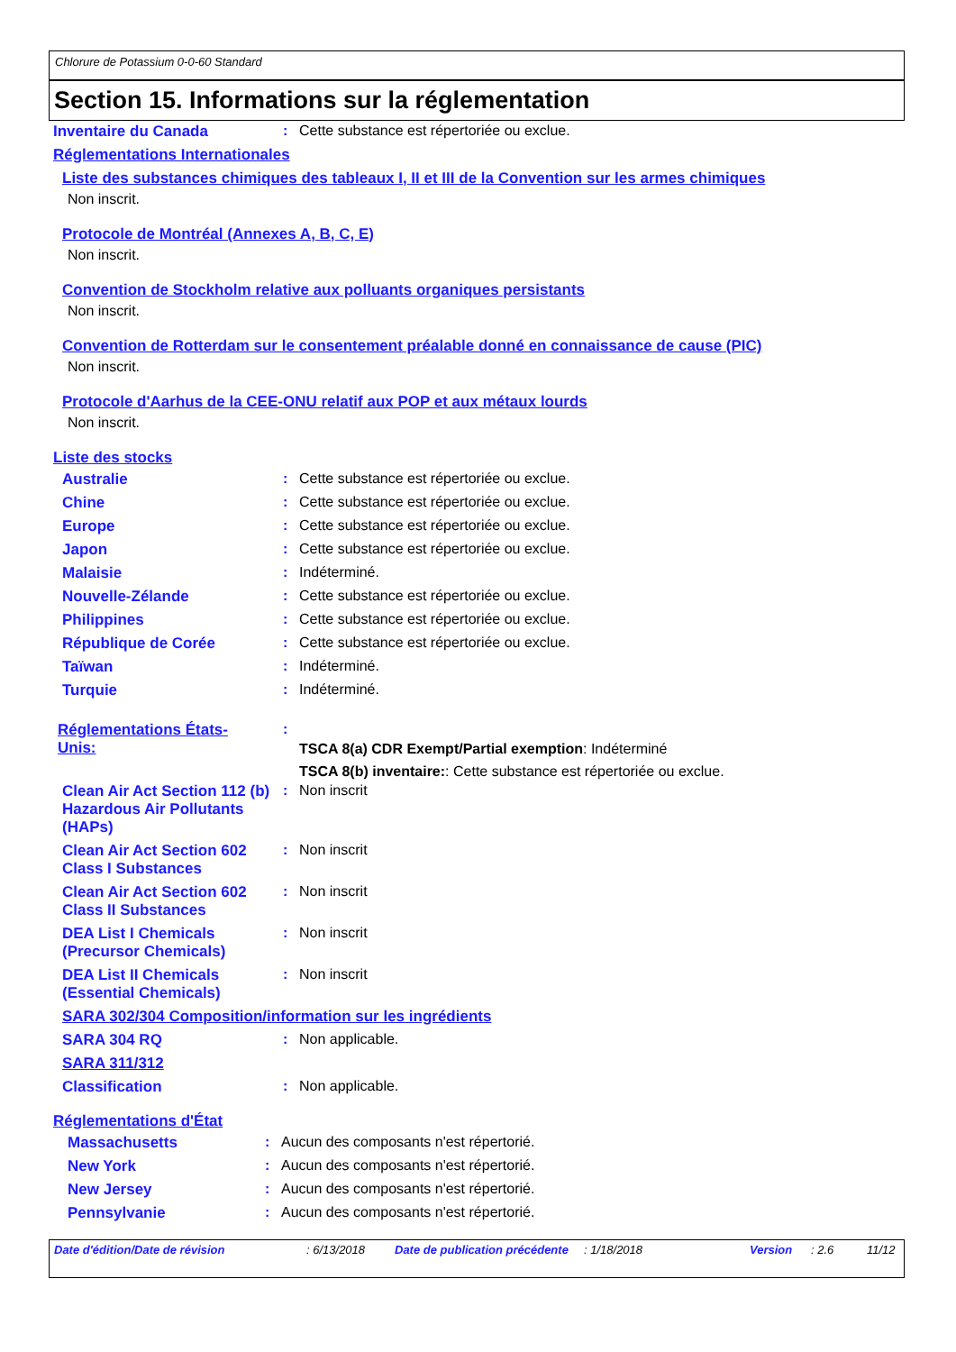Chlorure de Potassium 0-0-60 Standard
Section 15. Informations sur la réglementation
Inventaire du Canada : Cette substance est répertoriée ou exclue.
Réglementations Internationales
Liste des substances chimiques des tableaux I, II et III de la Convention sur les armes chimiques
Non inscrit.
Protocole de Montréal (Annexes A, B, C, E)
Non inscrit.
Convention de Stockholm relative aux polluants organiques persistants
Non inscrit.
Convention de Rotterdam sur le consentement préalable donné en connaissance de cause (PIC)
Non inscrit.
Protocole d'Aarhus de la CEE-ONU relatif aux POP et aux métaux lourds
Non inscrit.
Liste des stocks
Australie : Cette substance est répertoriée ou exclue.
Chine : Cette substance est répertoriée ou exclue.
Europe : Cette substance est répertoriée ou exclue.
Japon : Cette substance est répertoriée ou exclue.
Malaisie : Indéterminé.
Nouvelle-Zélande : Cette substance est répertoriée ou exclue.
Philippines : Cette substance est répertoriée ou exclue.
République de Corée : Cette substance est répertoriée ou exclue.
Taïwan : Indéterminé.
Turquie : Indéterminé.
Réglementations États-Unis:
:
TSCA 8(a) CDR Exempt/Partial exemption: Indéterminé
TSCA 8(b) inventaire:: Cette substance est répertoriée ou exclue.
Clean Air Act Section 112 (b) Hazardous Air Pollutants (HAPs)
: Non inscrit
Clean Air Act Section 602 Class I Substances
: Non inscrit
Clean Air Act Section 602 Class II Substances
: Non inscrit
DEA List I Chemicals (Precursor Chemicals)
: Non inscrit
DEA List II Chemicals (Essential Chemicals)
: Non inscrit
SARA 302/304 Composition/information sur les ingrédients
SARA 304 RQ : Non applicable.
SARA 311/312
Classification : Non applicable.
Réglementations d'État
Massachusetts : Aucun des composants n'est répertorié.
New York : Aucun des composants n'est répertorié.
New Jersey : Aucun des composants n'est répertorié.
Pennsylvanie : Aucun des composants n'est répertorié.
Date d'édition/Date de révision : 6/13/2018 Date de publication précédente
: 1/18/2018 Version : 2.6 11/12